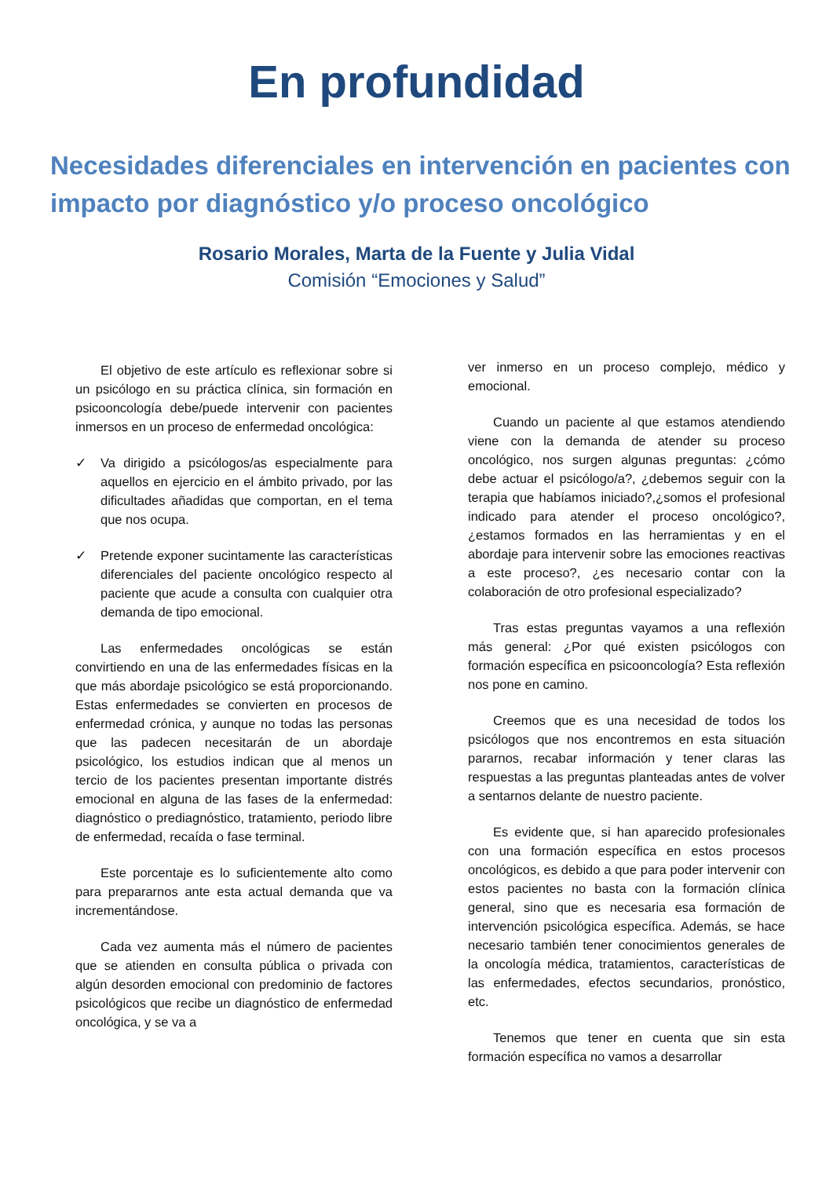En profundidad
Necesidades diferenciales en intervención en pacientes con impacto por diagnóstico y/o proceso oncológico
Rosario Morales, Marta de la Fuente y Julia Vidal
Comisión “Emociones y Salud”
El objetivo de este artículo es reflexionar sobre si un psicólogo en su práctica clínica, sin formación en psicooncología debe/puede intervenir con pacientes inmersos en un proceso de enfermedad oncológica:
✓ Va dirigido a psicólogos/as especialmente para aquellos en ejercicio en el ámbito privado, por las dificultades añadidas que comportan, en el tema que nos ocupa.
✓ Pretende exponer sucintamente las características diferenciales del paciente oncológico respecto al paciente que acude a consulta con cualquier otra demanda de tipo emocional.
Las enfermedades oncológicas se están convirtiendo en una de las enfermedades físicas en la que más abordaje psicológico se está proporcionando. Estas enfermedades se convierten en procesos de enfermedad crónica, y aunque no todas las personas que las padecen necesitarán de un abordaje psicológico, los estudios indican que al menos un tercio de los pacientes presentan importante distrés emocional en alguna de las fases de la enfermedad: diagnóstico o prediagnóstico, tratamiento, periodo libre de enfermedad, recaída o fase terminal.
Este porcentaje es lo suficientemente alto como para prepararnos ante esta actual demanda que va incrementándose.
Cada vez aumenta más el número de pacientes que se atienden en consulta pública o privada con algún desorden emocional con predominio de factores psicológicos que recibe un diagnóstico de enfermedad oncológica, y se va a
ver inmerso en un proceso complejo, médico y emocional.
Cuando un paciente al que estamos atendiendo viene con la demanda de atender su proceso oncológico, nos surgen algunas preguntas: ¿cómo debe actuar el psicólogo/a?, ¿debemos seguir con la terapia que habíamos iniciado?,¿somos el profesional indicado para atender el proceso oncológico?, ¿estamos formados en las herramientas y en el abordaje para intervenir sobre las emociones reactivas a este proceso?, ¿es necesario contar con la colaboración de otro profesional especializado?
Tras estas preguntas vayamos a una reflexión más general: ¿Por qué existen psicólogos con formación específica en psicooncología? Esta reflexión nos pone en camino.
Creemos que es una necesidad de todos los psicólogos que nos encontremos en esta situación pararnos, recabar información y tener claras las respuestas a las preguntas planteadas antes de volver a sentarnos delante de nuestro paciente.
Es evidente que, si han aparecido profesionales con una formación específica en estos procesos oncológicos, es debido a que para poder intervenir con estos pacientes no basta con la formación clínica general, sino que es necesaria esa formación de intervención psicológica específica. Además, se hace necesario también tener conocimientos generales de la oncología médica, tratamientos, características de las enfermedades, efectos secundarios, pronóstico, etc.
Tenemos que tener en cuenta que sin esta formación específica no vamos a desarrollar